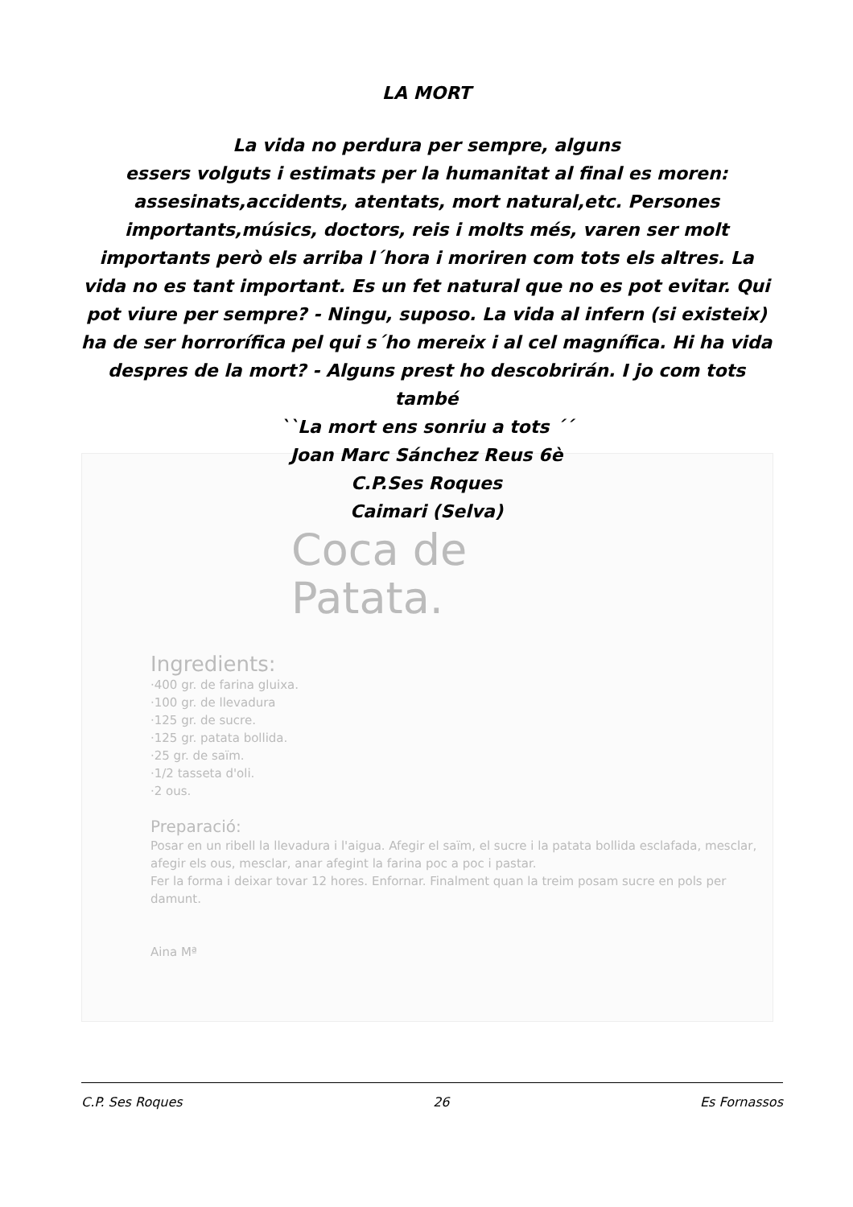LA MORT
La vida no perdura per sempre, alguns
essers volguts i estimats per la humanitat al final es moren: assesinats,accidents, atentats, mort natural,etc. Persones importants,músics, doctors, reis i molts més, varen ser molt importants però els arriba l´hora i moriren com tots els altres. La vida no es tant important. Es un fet natural que no es pot evitar. Qui pot viure per sempre? - Ningu, suposo. La vida al infern (si existeix) ha de ser horrorífica pel qui s´ho mereix i al cel magnífica. Hi ha vida despres de la mort? - Alguns prest ho descobrirán. I jo com tots també
``La mort ens sonriu a tots ´´
Joan Marc Sánchez Reus 6è
C.P.Ses Roques
Caimari (Selva)
Coca de
Patata.
Ingredients:
·400 gr. de farina gluixa.
·100 gr. de llevadura
·125 gr. de sucre.
·125 gr. patata bollida.
·25 gr. de saïm.
·1/2 tasseta d'oli.
·2 ous.
Preparació:
Posar en un ribell la llevadura i l'aigua. Afegir el saïm, el sucre i la patata bollida esclafada, mesclar, afegir els ous, mesclar, anar afegint la farina poc a poc i pastar.
Fer la forma i deixar tovar 12 hores. Enfornar. Finalment quan la treim posam sucre en pols per damunt.
Aina Mª
C.P. Ses Roques 26 Es Fornassos